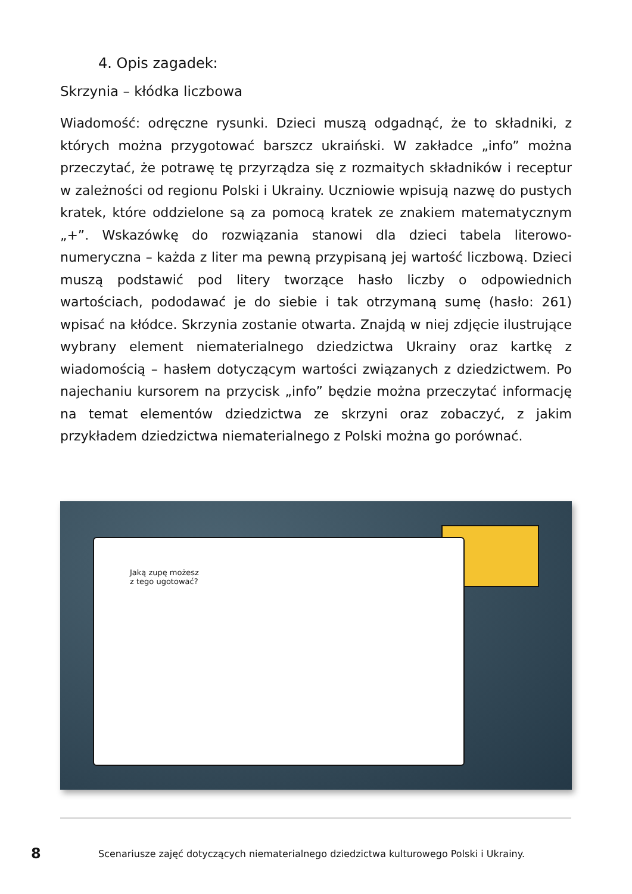4. Opis zagadek:
Skrzynia – kłódka liczbowa
Wiadomość: odręczne rysunki. Dzieci muszą odgadnąć, że to składniki, z których można przygotować barszcz ukraiński. W zakładce „info” można przeczytać, że potrawę tę przyrządza się z rozmaitych składników i receptur w zależności od regionu Polski i Ukrainy. Uczniowie wpisują nazwę do pustych kratek, które oddzielone są za pomocą kratek ze znakiem matematycznym „+”. Wskazówkę do rozwiązania stanowi dla dzieci tabela literowo-numeryczna – każda z liter ma pewną przypisaną jej wartość liczbową. Dzieci muszą podstawić pod litery tworzące hasło liczby o odpowiednich wartościach, pododawać je do siebie i tak otrzymaną sumę (hasło: 261) wpisać na kłódce. Skrzynia zostanie otwarta. Znajdą w niej zdjęcie ilustrujące wybrany element niematerialnego dziedzictwa Ukrainy oraz kartkę z wiadomością – hasłem dotyczącym wartości związanych z dziedzictwem. Po najechaniu kursorem na przycisk „info” będzie można przeczytać informację na temat elementów dziedzictwa ze skrzyni oraz zobaczyć, z jakim przykładem dziedzictwa niematerialnego z Polski można go porównać.
Jaką zupę możesz
z tego ugotować?
8
Scenariusze zajęć dotyczących niematerialnego dziedzictwa kulturowego Polski i Ukrainy.